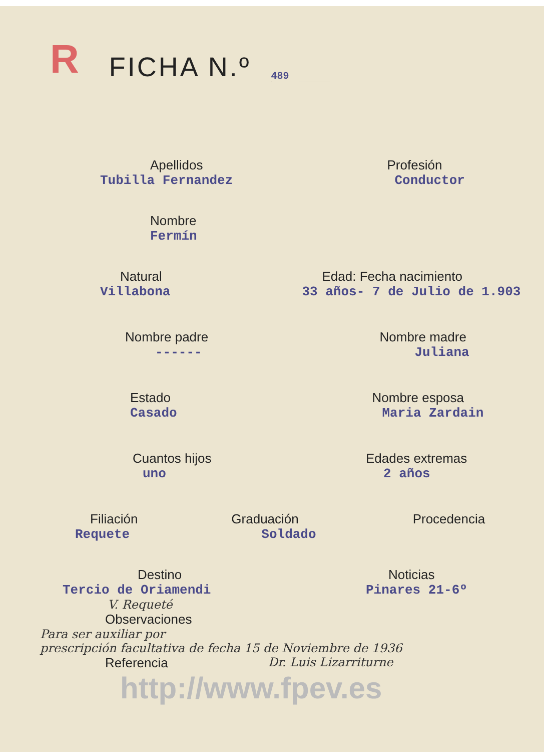R
FICHA N.º
489
Apellidos
Tubilla Fernandez
Profesión
Conductor
Nombre
Fermín
Natural
Villabona
Edad: Fecha nacimiento
33 años- 7 de Julio de 1.903
Nombre padre
------
Nombre madre
Juliana
Estado
Casado
Nombre esposa
Maria Zardain
Cuantos hijos
uno
Edades extremas
2 años
Filiación
Requete
Graduación
Soldado
Procedencia
Destino
Tercio de Oriamendi
V. Requeté
Noticias
Pinares 21-6º
Observaciones
Para ser auxiliar por
prescripción facultativa de fecha 15 de Noviembre de 1936
Referencia Dr. Luis Lizarriturne
http://www.fpev.es